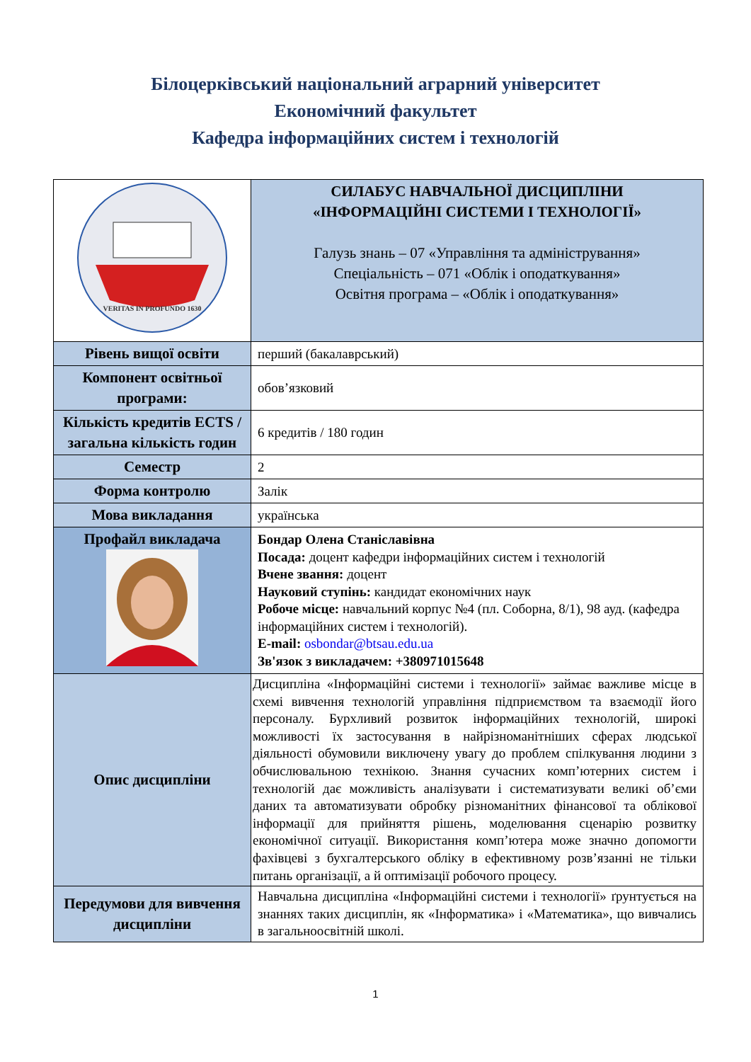Білоцерківський національний аграрний університет
Економічний факультет
Кафедра інформаційних систем і технологій
| VERITAS IN PROFUNDO 1630 | СИЛАБУС НАВЧАЛЬНОЇ ДИСЦИПЛІНИ «ІНФОРМАЦІЙНІ СИСТЕМИ І ТЕХНОЛОГІЇ» Галузь знань – 07 «Управління та адміністрування» Спеціальність – 071 «Облік і оподаткування» Освітня програма – «Облік і оподаткування» |
| Рівень вищої освіти | перший (бакалаврський) |
| Компонент освітньої програми: | обов’язковий |
| Кількість кредитів ECTS /загальна кількість годин | 6 кредитів / 180 годин |
| Семестр | 2 |
| Форма контролю | Залік |
| Мова викладання | українська |
| Профайл викладача | Бондар Олена Станіславівна Посада: доцент кафедри інформаційних систем і технологій Вчене звання: доцент Науковий ступінь: кандидат економічних наук Робоче місце: навчальний корпус №4 (пл. Соборна, 8/1), 98 ауд. (кафедра інформаційних систем і технологій). E-mail: osbondar@btsau.edu.ua Зв'язок з викладачем: +380971015648 |
| Опис дисципліни | Дисципліна «Інформаційні системи і технології» займає важливе місце в схемі вивчення технологій управління підприємством та взаємодії його персоналу. Бурхливий розвиток інформаційних технологій, широкі можливості їх застосування в найрізноманітніших сферах людської діяльності обумовили виключену увагу до проблем спілкування людини з обчислювальною технікою. Знання сучасних комп’ютерних систем і технологій дає можливість аналізувати і систематизувати великі об’єми даних та автоматизувати обробку різноманітних фінансової та облікової інформації для прийняття рішень, моделювання сценарію розвитку економічної ситуації. Використання комп’ютера може значно допомогти фахівцеві з бухгалтерського обліку в ефективному розв’язанні не тільки питань організації, а й оптимізації робочого процесу. |
| Передумови для вивчення дисципліни | Навчальна дисципліна «Інформаційні системи і технології» ґрунтується на знаннях таких дисциплін, як «Інформатика» і «Математика», що вивчались в загальноосвітній школі. |
1